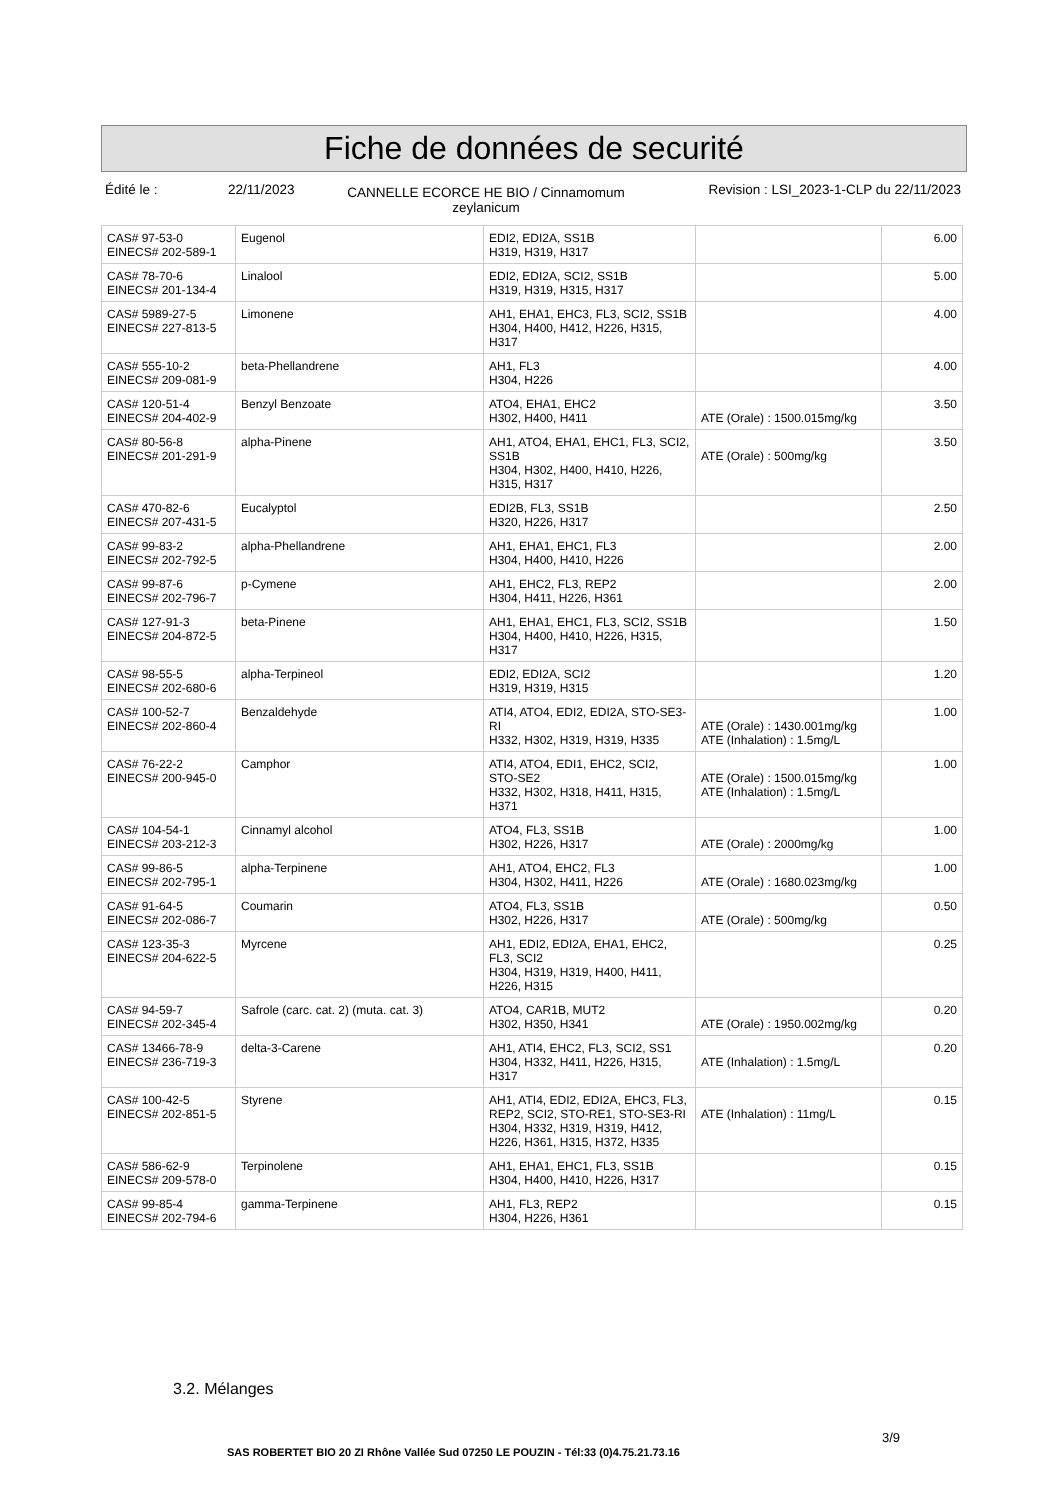Fiche de données de securité
Édité le : 22/11/2023
CANNELLE ECORCE HE BIO / Cinnamomum zeylanicum
Revision : LSI_2023-1-CLP du 22/11/2023
| CAS# 97-53-0 EINECS# 202-589-1 | Eugenol | EDI2, EDI2A, SS1B H319, H319, H317 | | 6.00 |
| CAS# 78-70-6 EINECS# 201-134-4 | Linalool | EDI2, EDI2A, SCI2, SS1B H319, H319, H315, H317 | | 5.00 |
| CAS# 5989-27-5 EINECS# 227-813-5 | Limonene | AH1, EHA1, EHC3, FL3, SCI2, SS1B H304, H400, H412, H226, H315, H317 | | 4.00 |
| CAS# 555-10-2 EINECS# 209-081-9 | beta-Phellandrene | AH1, FL3 H304, H226 | | 4.00 |
| CAS# 120-51-4 EINECS# 204-402-9 | Benzyl Benzoate | ATO4, EHA1, EHC2 H302, H400, H411 | ATE (Orale) : 1500.015mg/kg | 3.50 |
| CAS# 80-56-8 EINECS# 201-291-9 | alpha-Pinene | AH1, ATO4, EHA1, EHC1, FL3, SCI2, SS1B H304, H302, H400, H410, H226, H315, H317 | ATE (Orale) : 500mg/kg | 3.50 |
| CAS# 470-82-6 EINECS# 207-431-5 | Eucalyptol | EDI2B, FL3, SS1B H320, H226, H317 | | 2.50 |
| CAS# 99-83-2 EINECS# 202-792-5 | alpha-Phellandrene | AH1, EHA1, EHC1, FL3 H304, H400, H410, H226 | | 2.00 |
| CAS# 99-87-6 EINECS# 202-796-7 | p-Cymene | AH1, EHC2, FL3, REP2 H304, H411, H226, H361 | | 2.00 |
| CAS# 127-91-3 EINECS# 204-872-5 | beta-Pinene | AH1, EHA1, EHC1, FL3, SCI2, SS1B H304, H400, H410, H226, H315, H317 | | 1.50 |
| CAS# 98-55-5 EINECS# 202-680-6 | alpha-Terpineol | EDI2, EDI2A, SCI2 H319, H319, H315 | | 1.20 |
| CAS# 100-52-7 EINECS# 202-860-4 | Benzaldehyde | ATI4, ATO4, EDI2, EDI2A, STO-SE3-RI H332, H302, H319, H319, H335 | ATE (Orale) : 1430.001mg/kg ATE (Inhalation) : 1.5mg/L | 1.00 |
| CAS# 76-22-2 EINECS# 200-945-0 | Camphor | ATI4, ATO4, EDI1, EHC2, SCI2, STO-SE2 H332, H302, H318, H411, H315, H371 | ATE (Orale) : 1500.015mg/kg ATE (Inhalation) : 1.5mg/L | 1.00 |
| CAS# 104-54-1 EINECS# 203-212-3 | Cinnamyl alcohol | ATO4, FL3, SS1B H302, H226, H317 | ATE (Orale) : 2000mg/kg | 1.00 |
| CAS# 99-86-5 EINECS# 202-795-1 | alpha-Terpinene | AH1, ATO4, EHC2, FL3 H304, H302, H411, H226 | ATE (Orale) : 1680.023mg/kg | 1.00 |
| CAS# 91-64-5 EINECS# 202-086-7 | Coumarin | ATO4, FL3, SS1B H302, H226, H317 | ATE (Orale) : 500mg/kg | 0.50 |
| CAS# 123-35-3 EINECS# 204-622-5 | Myrcene | AH1, EDI2, EDI2A, EHA1, EHC2, FL3, SCI2 H304, H319, H319, H400, H411, H226, H315 | | 0.25 |
| CAS# 94-59-7 EINECS# 202-345-4 | Safrole (carc. cat. 2) (muta. cat. 3) | ATO4, CAR1B, MUT2 H302, H350, H341 | ATE (Orale) : 1950.002mg/kg | 0.20 |
| CAS# 13466-78-9 EINECS# 236-719-3 | delta-3-Carene | AH1, ATI4, EHC2, FL3, SCI2, SS1 H304, H332, H411, H226, H315, H317 | ATE (Inhalation) : 1.5mg/L | 0.20 |
| CAS# 100-42-5 EINECS# 202-851-5 | Styrene | AH1, ATI4, EDI2, EDI2A, EHC3, FL3, REP2, SCI2, STO-RE1, STO-SE3-RI H304, H332, H319, H319, H412, H226, H361, H315, H372, H335 | ATE (Inhalation) : 11mg/L | 0.15 |
| CAS# 586-62-9 EINECS# 209-578-0 | Terpinolene | AH1, EHA1, EHC1, FL3, SS1B H304, H400, H410, H226, H317 | | 0.15 |
| CAS# 99-85-4 EINECS# 202-794-6 | gamma-Terpinene | AH1, FL3, REP2 H304, H226, H361 | | 0.15 |
3.2. Mélanges
3/9
SAS ROBERTET BIO 20 ZI Rhône Vallée Sud 07250 LE POUZIN - Tél:33 (0)4.75.21.73.16